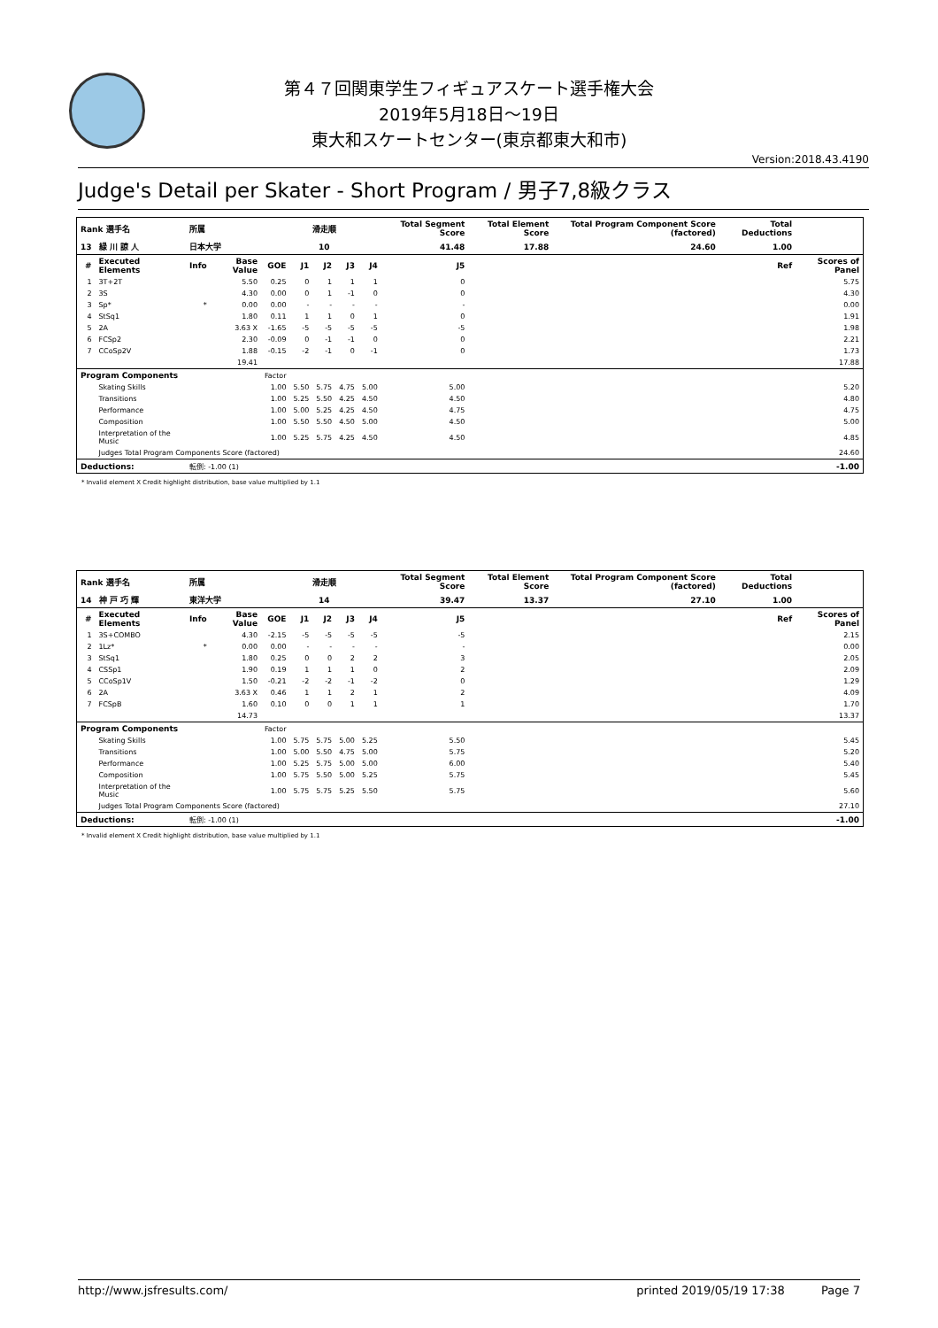第４７回関東学生フィギュアスケート選手権大会
2019年5月18日～19日
東大和スケートセンター(東京都東大和市)
Version:2018.43.4190
Judge's Detail per Skater - Short Program / 男子7,8級クラス
| Rank 選手名 | | 所属 | | | 滑走順 | | | | Total Segment Score | | Total Element Score | Total Program Component Score (factored) | Total Deductions | |
| --- | --- | --- | --- | --- | --- | --- | --- | --- | --- | --- | --- | --- | --- | --- |
| 13 | 緑 川 諒 人 | 日本大学 | | | 10 | | | | 41.48 | | 17.88 | 24.60 | 1.00 | |
| # | Executed Elements | Info | Base Value | GOE | J1 | J2 | J3 | J4 | J5 | Ref | | | | Scores of Panel |
| 1 | 3T+2T | | 5.50 | 0.25 | 0 | 1 | 1 | 1 | 0 | | | | | 5.75 |
| 2 | 3S | | 4.30 | 0.00 | 0 | 1 | -1 | 0 | 0 | | | | | 4.30 |
| 3 | Sp* | * | 0.00 | 0.00 | - | - | - | - | - | | | | | 0.00 |
| 4 | StSq1 | | 1.80 | 0.11 | 1 | 1 | 0 | 1 | 0 | | | | | 1.91 |
| 5 | 2A | | 3.63 X | -1.65 | -5 | -5 | -5 | -5 | -5 | | | | | 1.98 |
| 6 | FCSp2 | | 2.30 | -0.09 | 0 | -1 | -1 | 0 | 0 | | | | | 2.21 |
| 7 | CCoSp2V | | 1.88 | -0.15 | -2 | -1 | 0 | -1 | 0 | | | | | 1.73 |
| | | | 19.41 | | | | | | | | | | | 17.88 |
| Program Components | | | | Factor | | | | | | | | | | |
| | Skating Skills | | | 1.00 | 5.50 | 5.75 | 4.75 | 5.00 | 5.00 | | | | | 5.20 |
| | Transitions | | | 1.00 | 5.25 | 5.50 | 4.25 | 4.50 | 4.50 | | | | | 4.80 |
| | Performance | | | 1.00 | 5.00 | 5.25 | 4.25 | 4.50 | 4.75 | | | | | 4.75 |
| | Composition | | | 1.00 | 5.50 | 5.50 | 4.50 | 5.00 | 4.50 | | | | | 5.00 |
| | Interpretation of the Music | | | 1.00 | 5.25 | 5.75 | 4.25 | 4.50 | 4.50 | | | | | 4.85 |
| | Judges Total Program Components Score (factored) | | | | | | | | | | | | | 24.60 |
| Deductions: | | 転倒: -1.00 (1) | | | | | | | | | | | | -1.00 |
* Invalid element X Credit highlight distribution, base value multiplied by 1.1
| Rank 選手名 | | 所属 | | | 滑走順 | | | | Total Segment Score | | Total Element Score | Total Program Component Score (factored) | Total Deductions | |
| --- | --- | --- | --- | --- | --- | --- | --- | --- | --- | --- | --- | --- | --- | --- |
| 14 | 神 戸 巧 輝 | 東洋大学 | | | 14 | | | | 39.47 | | 13.37 | 27.10 | 1.00 | |
| # | Executed Elements | Info | Base Value | GOE | J1 | J2 | J3 | J4 | J5 | Ref | | | | Scores of Panel |
| 1 | 3S+COMBO | | 4.30 | -2.15 | -5 | -5 | -5 | -5 | -5 | | | | | 2.15 |
| 2 | 1Lz* | * | 0.00 | 0.00 | - | - | - | - | - | | | | | 0.00 |
| 3 | StSq1 | | 1.80 | 0.25 | 0 | 0 | 2 | 2 | 3 | | | | | 2.05 |
| 4 | CSSp1 | | 1.90 | 0.19 | 1 | 1 | 1 | 0 | 2 | | | | | 2.09 |
| 5 | CCoSp1V | | 1.50 | -0.21 | -2 | -2 | -1 | -2 | 0 | | | | | 1.29 |
| 6 | 2A | | 3.63 X | 0.46 | 1 | 1 | 2 | 1 | 2 | | | | | 4.09 |
| 7 | FCSpB | | 1.60 | 0.10 | 0 | 0 | 1 | 1 | 1 | | | | | 1.70 |
| | | | 14.73 | | | | | | | | | | | 13.37 |
| Program Components | | | | Factor | | | | | | | | | | |
| | Skating Skills | | | 1.00 | 5.75 | 5.75 | 5.00 | 5.25 | 5.50 | | | | | 5.45 |
| | Transitions | | | 1.00 | 5.00 | 5.50 | 4.75 | 5.00 | 5.75 | | | | | 5.20 |
| | Performance | | | 1.00 | 5.25 | 5.75 | 5.00 | 5.00 | 6.00 | | | | | 5.40 |
| | Composition | | | 1.00 | 5.75 | 5.50 | 5.00 | 5.25 | 5.75 | | | | | 5.45 |
| | Interpretation of the Music | | | 1.00 | 5.75 | 5.75 | 5.25 | 5.50 | 5.75 | | | | | 5.60 |
| | Judges Total Program Components Score (factored) | | | | | | | | | | | | | 27.10 |
| Deductions: | | 転倒: -1.00 (1) | | | | | | | | | | | | -1.00 |
* Invalid element X Credit highlight distribution, base value multiplied by 1.1
http://www.jsfresults.com/ printed 2019/05/19 17:38 Page 7